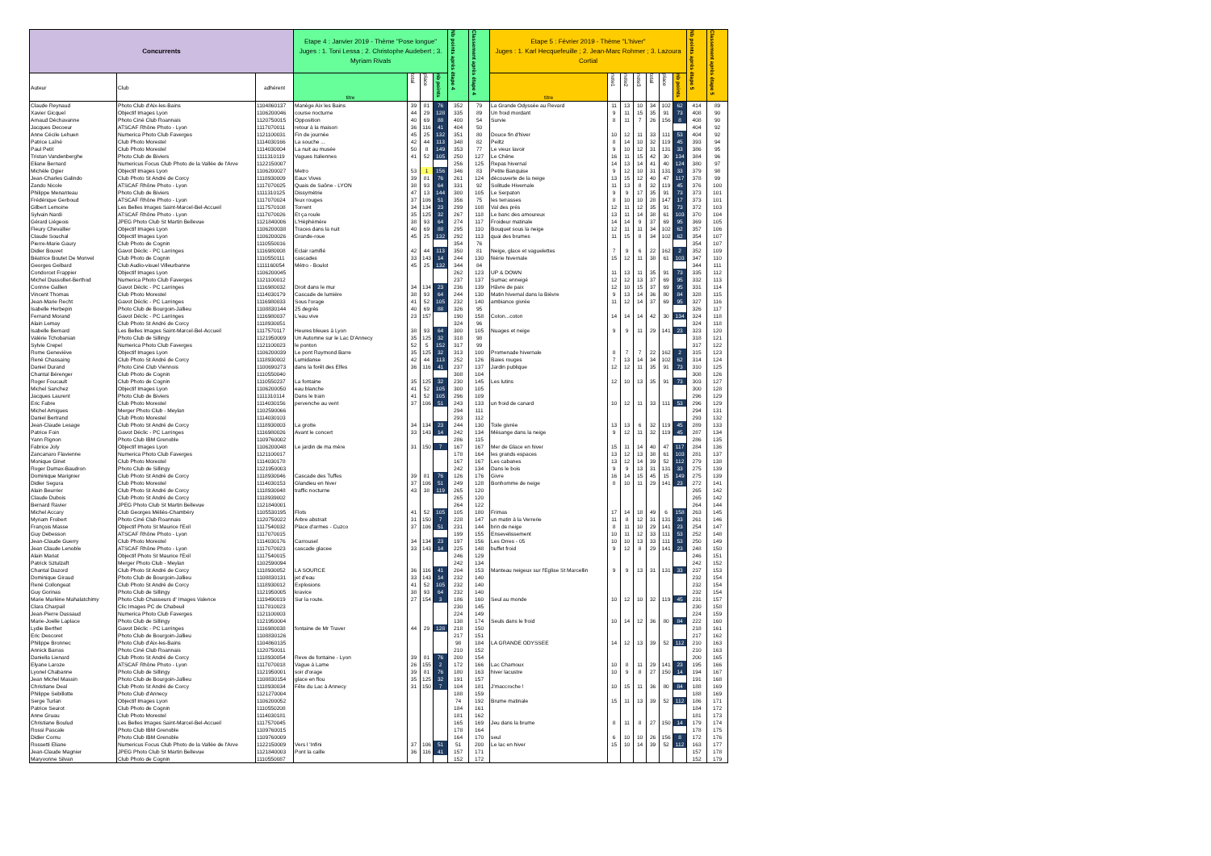| Concurrents | | | Etape 4 : Janvier 2019 - Thème "Pose longue" Juges : 1. Toni Lessa ; 2. Christophe Audebert ; 3. Myriam Rivals | | | | Nb points après étape 4 | Classement après étape 4 | Etape 5 : Février 2019 - Thème "L'hiver" Juges : 1. Karl Hecquefeuille ; 2. Jean-Marc Rohmer ; 3. Lazoura Cortial | | | | | | | Nb points après étape 5 | Classement après étape 5 |
| --- | --- | --- | --- | --- | --- | --- | --- | --- | --- | --- | --- | --- | --- | --- | --- | --- | --- |
| Auteur | Club | adhérent | titre | total | place | nb points | | | titre | note1 | note2 | note3 | total | place | nb points | | |
| Claude Reynaud | Photo Club d'Aix-les-Bains | 1104860137 | Manège Aix les Bains | 39 | 81 | 76 | 352 | 79 | La Grande Odyssée au Revard | 11 | 13 | 10 | 34 | 102 | 62 | 414 | 89 |
| Xavier Gicquel | Objectif Images Lyon | 1106200046 | course nocturne | 44 | 29 | 128 | 335 | 89 | Un froid mordant | 9 | 11 | 15 | 35 | 91 | 73 | 408 | 90 |
| Arnaud Déchavanne | Photo Ciné Club Roannais | 1120750015 | Opposition | 40 | 69 | 88 | 400 | 54 | Survie | 8 | 11 | 7 | 26 | 156 | 8 | 408 | 90 |
| Jacques Decoeur | ATSCAF Rhône Photo - Lyon | 1117070011 | retour à la maison | 36 | 116 | 41 | 404 | 50 | | | | | | | | 404 | 92 |
| Anne Cécile Lehuen | Numerica Photo Club Faverges | 1121100031 | Fin de journée | 45 | 25 | 132 | 351 | 80 | Douce fin d'hiver | 10 | 12 | 11 | 33 | 111 | 53 | 404 | 92 |
| Patrice Laîné | Club Photo Morestel | 1114030166 | La souche ... | 42 | 44 | 113 | 348 | 82 | Peiltz | 8 | 14 | 10 | 32 | 119 | 45 | 393 | 94 |
| Paul Petit | Club Photo Morestel | 1114030004 | La nuit au musée | 50 | 8 | 149 | 353 | 77 | Le vieux lavoir | 9 | 10 | 12 | 31 | 131 | 33 | 386 | 95 |
| Tristan Vandenberghe | Photo Club de Biviers | 1111310119 | Vagues Italiennes | 41 | 52 | 105 | 250 | 127 | Le Chêne | 16 | 11 | 15 | 42 | 30 | 134 | 384 | 96 |
| Eliane Bernard | Numericus Focus Club Photo de la Vallée de l'Arve | 1122150007 | | | | | 256 | 125 | Repas hivernal | 14 | 13 | 14 | 41 | 40 | 124 | 380 | 97 |
| Michèle Ogier | Objectif Images Lyon | 1106200027 | Metro | 53 | 1 | 156 | 346 | 83 | Petite Banquise | 9 | 12 | 10 | 31 | 131 | 33 | 379 | 98 |
| Jean-Charles Galindo | Club Photo St André de Corcy | 1118930009 | Eaux Vives | 39 | 81 | 76 | 261 | 124 | découverte de la neige | 13 | 15 | 12 | 40 | 47 | 117 | 378 | 99 |
| Zando Nicole | ATSCAF Rhône Photo - Lyon | 1117070025 | Quais de Saône - LYON | 38 | 93 | 64 | 331 | 92 | Solitude Hivernale | 11 | 13 | 8 | 32 | 119 | 45 | 376 | 100 |
| Philippe Menanteau | Photo Club de Biviers | 1111310125 | Dissymétrie | 47 | 13 | 144 | 300 | 105 | Le Serpaton | 9 | 9 | 17 | 35 | 91 | 73 | 373 | 101 |
| Frédérique Gerboud | ATSCAF Rhône Photo - Lyon | 1117070024 | feux rouges | 37 | 106 | 51 | 356 | 75 | les terrasses | 8 | 10 | 10 | 28 | 147 | 17 | 373 | 101 |
| Gilbert Lemoine | Les Belles Images Saint-Marcel-Bel-Accueil | 1117570108 | Torrent | 34 | 134 | 23 | 299 | 108 | Val des prés | 12 | 11 | 12 | 35 | 91 | 73 | 372 | 103 |
| Sylvain Nardi | ATSCAF Rhône Photo - Lyon | 1117070026 | Et ça roule | 35 | 125 | 32 | 267 | 118 | Le banc des amoureux | 13 | 11 | 14 | 38 | 61 | 103 | 370 | 104 |
| Gérard Liégeois | JPEG Photo Club St Martin Bellevue | 1121840006 | L'Héphémère | 38 | 93 | 64 | 274 | 117 | Froideur matinale | 14 | 14 | 9 | 37 | 69 | 95 | 369 | 105 |
| Fleury Chevallier | Objectif Images Lyon | 1106200038 | Traces dans la nuit | 40 | 69 | 88 | 295 | 110 | Bouquet sous la neige | 12 | 11 | 11 | 34 | 102 | 62 | 357 | 106 |
| Claude Souchal | Objectif Images Lyon | 1106200026 | Grande-roue | 45 | 25 | 132 | 292 | 113 | quai des brumes | 11 | 15 | 8 | 34 | 102 | 62 | 354 | 107 |
| Pierre-Marie Gaury | Club Photo de Cognin | 1110550016 | | | | | 354 | 76 | | | | | | | | 354 | 107 |
| Didier Bouvet | Gavot Déclic - PC Larringes | 1116980008 | Eclair ramifié | 42 | 44 | 113 | 350 | 81 | Neige, glace et vaguelettes | 7 | 9 | 6 | 22 | 162 | 2 | 352 | 109 |
| Béatrice Boutet De Monvel | Club Photo de Cognin | 1110550111 | cascades | 33 | 143 | 14 | 244 | 130 | féérie hivernale | 15 | 12 | 11 | 38 | 61 | 103 | 347 | 110 |
| Georges Gelbard | Club Audio-visuel Villeurbanne | 1111160054 | Métro - Boulot | 45 | 25 | 132 | 344 | 84 | | | | | | | | 344 | 111 |
| Condorcet Frappier | Objectif Images Lyon | 1106200045 | | | | | 262 | 123 | UP & DOWN | 11 | 13 | 11 | 35 | 91 | 73 | 335 | 112 |
| Michel Dussolliet-Berthod | Numerica Photo Club Faverges | 1121100012 | | | | | 237 | 137 | Sumac enneigé | 12 | 12 | 13 | 37 | 69 | 95 | 332 | 113 |
| Corinne Gallien | Gavot Déclic - PC Larringes | 1116980032 | Droit dans le mur | 34 | 134 | 23 | 236 | 139 | Hâvre de paix | 12 | 10 | 15 | 37 | 69 | 95 | 331 | 114 |
| Vincent Thomas | Club Photo Morestel | 1114030179 | Cascade de lumière | 38 | 93 | 64 | 244 | 130 | Matin hivernal dans la Bièvre | 9 | 13 | 14 | 36 | 80 | 84 | 328 | 115 |
| Jean-Marie Recht | Gavot Déclic - PC Larringes | 1116980033 | Sous l'orage | 41 | 52 | 105 | 232 | 140 | ambiance givrée | 11 | 12 | 14 | 37 | 69 | 95 | 327 | 116 |
| Isabelle Herbepin | Photo Club de Bourgoin-Jallieu | 1108830144 | 25 degrés | 40 | 69 | 88 | 326 | 95 | | | | | | | | 326 | 117 |
| Fernand Morand | Gavot Déclic - PC Larringes | 1116980037 | L'eau vive | 23 | 157 | | 190 | 158 | Coton...coton | 14 | 14 | 14 | 42 | 30 | 134 | 324 | 118 |
| Alain Lemay | Club Photo St André de Corcy | 1118930051 | | | | | 324 | 96 | | | | | | | | 324 | 118 |
| Isabelle Bernard | Les Belles Images Saint-Marcel-Bel-Accueil | 1117570117 | Heures bleues à Lyon | 38 | 93 | 64 | 300 | 105 | Nuages et neige | 9 | 9 | 11 | 29 | 141 | 23 | 323 | 120 |
| Valérie Tchobanian | Photo Club de Sillingy | 1121950009 | Un Automne sur le Lac D'Annecy | 35 | 125 | 32 | 318 | 98 | | | | | | | | 318 | 121 |
| Sylvie Crepel | Numerica Photo Club Faverges | 1121100023 | le ponton | 52 | 5 | 152 | 317 | 99 | | | | | | | | 317 | 122 |
| Rome Geneviève | Objectif Images Lyon | 1106200039 | Le pont Raymond Barre | 35 | 125 | 32 | 313 | 100 | Promenade hivernale | 8 | 7 | 7 | 22 | 162 | 2 | 315 | 123 |
| René Chassaing | Club Photo St André de Corcy | 1118930002 | Lumidanse | 42 | 44 | 113 | 252 | 126 | Baies rouges | 7 | 13 | 14 | 34 | 102 | 62 | 314 | 124 |
| Daniel Durand | Photo Ciné Club Viennois | 1100690273 | dans la forêt des Elfes | 36 | 116 | 41 | 237 | 137 | Jardin publique | 12 | 12 | 11 | 35 | 91 | 73 | 310 | 125 |
| Chantal Bérenger | Club Photo de Cognin | 1110550040 | | | | | 308 | 104 | | | | | | | | 308 | 126 |
| Roger Foucault | Club Photo de Cognin | 1110550237 | La fontaine | 35 | 125 | 32 | 230 | 145 | Les lutins | 12 | 10 | 13 | 35 | 91 | 73 | 303 | 127 |
| Michel Sanchez | Objectif Images Lyon | 1106200050 | eau blanche | 41 | 52 | 105 | 300 | 105 | | | | | | | | 300 | 128 |
| Jacques Laurent | Photo Club de Biviers | 1111310114 | Dans le train | 41 | 52 | 105 | 296 | 109 | | | | | | | | 296 | 129 |
| Eric Fabre | Club Photo Morestel | 1114030156 | pervenche au vent | 37 | 106 | 51 | 243 | 133 | un froid de canard | 10 | 12 | 11 | 33 | 111 | 53 | 296 | 129 |
| Michel Amigues | Merger Photo Club - Meylan | 1102590066 | | | | | 294 | 111 | | | | | | | | 294 | 131 |
| Daniel Bertrand | Club Photo Morestel | 1114030103 | | | | | 293 | 112 | | | | | | | | 293 | 132 |
| Jean-Claude Lesage | Club Photo St André de Corcy | 1118930003 | La grotte | 34 | 134 | 23 | 244 | 130 | Toile givrée | 13 | 13 | 6 | 32 | 119 | 45 | 289 | 133 |
| Patrice Foin | Gavot Déclic - PC Larringes | 1116980026 | Avant le concert | 33 | 143 | 14 | 242 | 134 | Mésange dans la neige | 9 | 12 | 11 | 32 | 119 | 45 | 287 | 134 |
| Yann Rignon | Photo Club IBM Grenoble | 1109760002 | | | | | 286 | 115 | | | | | | | | 286 | 135 |
| Fabrice Joly | Objectif Images Lyon | 1106200048 | Le jardin de ma mère | 31 | 150 | 7 | 167 | 167 | Mer de Glace en hiver | 15 | 11 | 14 | 40 | 47 | 117 | 284 | 136 |
| Zancanaro Flavienne | Numerica Photo Club Faverges | 1121100017 | | | | | 178 | 164 | les grands espaces | 13 | 12 | 13 | 38 | 61 | 103 | 281 | 137 |
| Monique Ginet | Club Photo Morestel | 1114030178 | | | | | 167 | 167 | Les cabanes | 13 | 12 | 14 | 39 | 52 | 112 | 279 | 138 |
| Roger Dumax-Baudron | Photo Club de Sillingy | 1121950003 | | | | | 242 | 134 | Dans le bois | 9 | 9 | 13 | 31 | 131 | 33 | 275 | 139 |
| Dominique Marignier | Club Photo St André de Corcy | 1118930046 | Cascade des Tuffes | 39 | 81 | 76 | 126 | 176 | Givre | 16 | 14 | 15 | 45 | 15 | 149 | 275 | 139 |
| Didier Segura | Club Photo Morestel | 1114030153 | Glandieu en hiver | 37 | 106 | 51 | 249 | 128 | Bonhomme de neige | 8 | 10 | 11 | 29 | 141 | 23 | 272 | 141 |
| Alain Beurrier | Club Photo St André de Corcy | 1118930048 | traffic nocturne | 43 | 38 | 119 | 265 | 120 | | | | | | | | 265 | 142 |
| Claude Dubois | Club Photo St André de Corcy | 1118939002 | | | | | 265 | 120 | | | | | | | | 265 | 142 |
| Bernard Ravier | JPEG Photo Club St Martin Bellevue | 1121840001 | | | | | 264 | 122 | | | | | | | | 264 | 144 |
| Michel Accary | Club Georges Méliès-Chambéry | 1105530195 | Flots | 41 | 52 | 105 | 105 | 180 | Frimas | 17 | 14 | 18 | 49 | 6 | 158 | 263 | 145 |
| Myriam Frobert | Photo Ciné Club Roannais | 1120750022 | Arbre abstrait | 31 | 150 | 7 | 228 | 147 | un matin à la Verrerie | 11 | 8 | 12 | 31 | 131 | 33 | 261 | 146 |
| François Masse | Objectif Photo St Maurice l'Exil | 1117540032 | Place d'armes - Cuzco | 37 | 106 | 51 | 231 | 144 | brin de neige | 8 | 11 | 10 | 29 | 141 | 23 | 254 | 147 |
| Guy Debesson | ATSCAF Rhône Photo - Lyon | 1117070015 | | | | | 199 | 155 | Ensevelissement | 10 | 11 | 12 | 33 | 111 | 53 | 252 | 148 |
| Jean-Claude Guerry | Club Photo Morestel | 1114030176 | Carrousel | 34 | 134 | 23 | 197 | 156 | Les Orres - 05 | 10 | 10 | 13 | 33 | 111 | 53 | 250 | 149 |
| Jean Claude Lenoble | ATSCAF Rhône Photo - Lyon | 1117070023 | cascade glacee | 33 | 143 | 14 | 225 | 148 | buffet froid | 9 | 12 | 8 | 29 | 141 | 23 | 248 | 150 |
| Alain Mariat | Objectif Photo St Maurice l'Exil | 1117540015 | | | | | 246 | 129 | | | | | | | | 246 | 151 |
| Patrick Sztulzaft | Merger Photo Club - Meylan | 1102590094 | | | | | 242 | 134 | | | | | | | | 242 | 152 |
| Chantal Dazord | Club Photo St André de Corcy | 1118930052 | LA SOURCE | 36 | 116 | 41 | 204 | 153 | Manteau neigeux sur l'Eglise St Marcellin | 9 | 9 | 13 | 31 | 131 | 33 | 237 | 153 |
| Dominique Giraud | Photo Club de Bourgoin-Jallieu | 1108830131 | jet d'eau | 33 | 143 | 14 | 232 | 140 | | | | | | | | 232 | 154 |
| René Collongeat | Club Photo St André de Corcy | 1118930012 | Explosions | 41 | 52 | 105 | 232 | 140 | | | | | | | | 232 | 154 |
| Guy Gorinas | Photo Club de Sillingy | 1121950005 | kravice | 38 | 93 | 64 | 232 | 140 | | | | | | | | 232 | 154 |
| Marie Marlène Mahalatchimy | Photo Club Chasseurs d' Images Valence | 1119490019 | Sur la route. | 27 | 154 | 3 | 186 | 160 | Seul au monde | 10 | 12 | 10 | 32 | 119 | 45 | 231 | 157 |
| Clara Charpail | Clic Images PC de Chabeuil | 1117810023 | | | | | 230 | 145 | | | | | | | | 230 | 158 |
| Jean-Pierre Dussaud | Numerica Photo Club Faverges | 1121100003 | | | | | 224 | 149 | | | | | | | | 224 | 159 |
| Marie-Joelle Laplace | Photo Club de Sillingy | 1121950004 | | | | | 138 | 174 | Seuls dans le froid | 10 | 14 | 12 | 36 | 80 | 84 | 222 | 160 |
| Lydie Berthet | Gavot Déclic - PC Larringes | 1116980038 | fontaine de Mr Traver | 44 | 29 | 128 | 218 | 150 | | | | | | | | 218 | 161 |
| Eric Descoret | Photo Club de Bourgoin-Jallieu | 1108830126 | | | | | 217 | 151 | | | | | | | | 217 | 162 |
| Philippe Bronnec | Photo Club d'Aix-les-Bains | 1104860135 | | | | | 98 | 184 | LA GRANDE ODYSSEE | 14 | 12 | 13 | 39 | 52 | 112 | 210 | 163 |
| Annick Barras | Photo Ciné Club Roannais | 1120750011 | | | | | 210 | 152 | | | | | | | | 210 | 163 |
| Daniella Lienard | Club Photo St André de Corcy | 1118930054 | Reve de fontaine - Lyon | 39 | 81 | 76 | 200 | 154 | | | | | | | | 200 | 165 |
| Elyane Laroze | ATSCAF Rhône Photo - Lyon | 1117070018 | Vague à Lame | 26 | 155 | 2 | 172 | 166 | Lac Chamoux | 10 | 8 | 11 | 29 | 141 | 23 | 195 | 166 |
| Lyonel Chabanne | Photo Club de Sillingy | 1121950001 | soir d'orage | 39 | 81 | 76 | 180 | 163 | hiver lacustre | 10 | 9 | 8 | 27 | 150 | 14 | 194 | 167 |
| Jean Michel Massin | Photo Club de Bourgoin-Jallieu | 1108830154 | glace en flou | 35 | 125 | 32 | 191 | 157 | | | | | | | | 191 | 168 |
| Christiane Deal | Club Photo St André de Corcy | 1118930034 | Fête du Lac à Annecy | 31 | 150 | 7 | 104 | 181 | J'maccroche ! | 10 | 15 | 11 | 36 | 80 | 84 | 188 | 169 |
| Philippe Sebillotte | Photo Club d'Annecy | 1121270004 | | | | | 188 | 159 | | | | | | | | 188 | 169 |
| Serge Turlan | Objectif Images Lyon | 1106200052 | | | | | 74 | 192 | Brume matinale | 15 | 11 | 13 | 39 | 52 | 112 | 186 | 171 |
| Patrice Seurot | Club Photo de Cognin | 1110550208 | | | | | 184 | 161 | | | | | | | | 184 | 172 |
| Anne Gruau | Club Photo Morestel | 1114030181 | | | | | 181 | 162 | | | | | | | | 181 | 173 |
| Christiane Boulud | Les Belles Images Saint-Marcel-Bel-Accueil | 1117570045 | | | | | 165 | 169 | Jeu dans la brume | 8 | 11 | 8 | 27 | 150 | 14 | 179 | 174 |
| Rossi Pascale | Photo Club IBM Grenoble | 1109760015 | | | | | 178 | 164 | | | | | | | | 178 | 175 |
| Didier Cornu | Photo Club IBM Grenoble | 1109760009 | | | | | 164 | 170 | seul | 6 | 10 | 10 | 26 | 156 | 8 | 172 | 176 |
| Rossetti Eliane | Numericus Focus Club Photo de la Vallée de l'Arve | 1122150009 | Vers l 'Infini | 37 | 106 | 51 | 51 | 200 | Le lac en hiver | 15 | 10 | 14 | 39 | 52 | 112 | 163 | 177 |
| Jean-Claude Magnier | JPEG Photo Club St Martin Bellevue | 1121840003 | Pont la caille | 36 | 116 | 41 | 157 | 171 | | | | | | | | 157 | 178 |
| Maryvonne Silvan | Club Photo de Cognin | 1110550087 | | | | | 152 | 172 | | | | | | | | 152 | 179 |